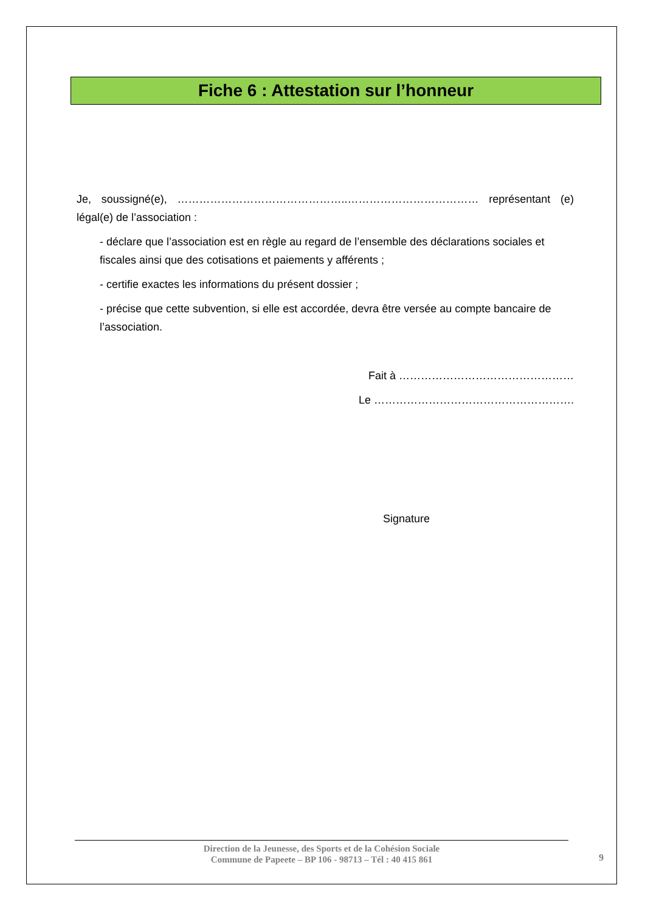Fiche 6 : Attestation sur l’honneur
Je, soussigné(e), ………………………………………..……………………………… représentant (e) légal(e) de l’association :
- déclare que l’association est en règle au regard de l’ensemble des déclarations sociales et fiscales ainsi que des cotisations et paiements y afférents ;
- certifie exactes les informations du présent dossier ;
- précise que cette subvention, si elle est accordée, devra être versée au compte bancaire de l’association.
Fait à …………………………………………
Le ……………………………………………….
Signature
Direction de la Jeunesse, des Sports et de la Cohésion Sociale
Commune de Papeete – BP 106 - 98713 – Tél : 40 415 861
9